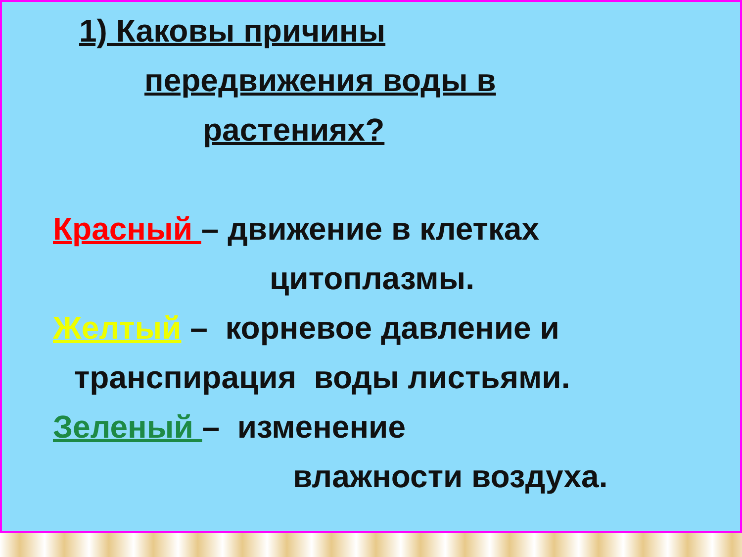1) Каковы причины
передвижения воды в
растениях?
Красный – движение в клетках
цитоплазмы.
Желтый – корневое давление и
транспирация воды листьями.
Зеленый – изменение
влажности воздуха.